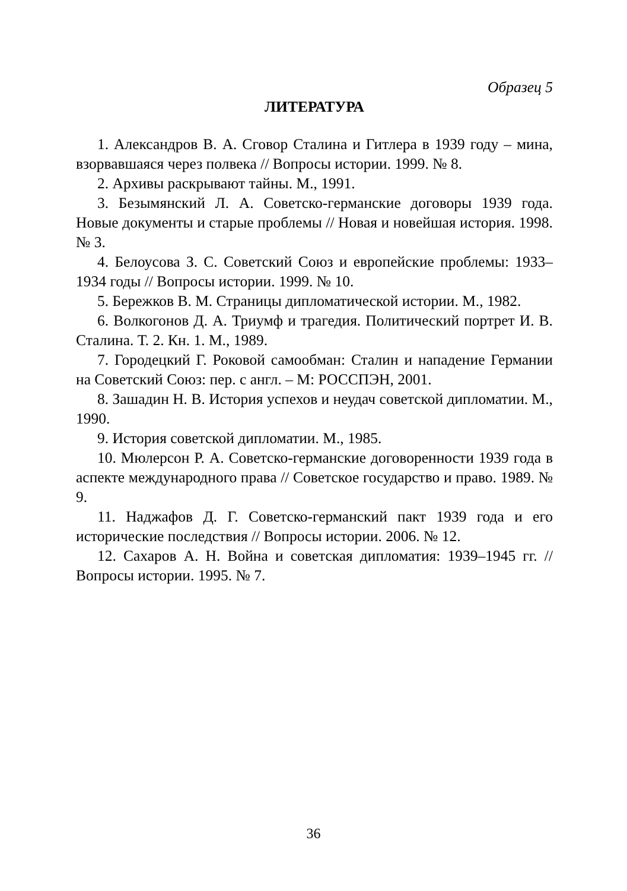Образец 5
ЛИТЕРАТУРА
1. Александров В. А. Сговор Сталина и Гитлера в 1939 году – мина, взорвавшаяся через полвека // Вопросы истории. 1999. № 8.
2. Архивы раскрывают тайны. М., 1991.
3. Безымянский Л. А. Советско-германские договоры 1939 года. Новые документы и старые проблемы // Новая и новейшая история. 1998. № 3.
4. Белоусова З. С. Советский Союз и европейские проблемы: 1933–1934 годы // Вопросы истории. 1999. № 10.
5. Бережков В. М. Страницы дипломатической истории. М., 1982.
6. Волкогонов Д. А. Триумф и трагедия. Политический портрет И. В. Сталина. Т. 2. Кн. 1. М., 1989.
7. Городецкий Г. Роковой самообман: Сталин и нападение Германии на Советский Союз: пер. с англ. – М: РОССПЭН, 2001.
8. Зашадин Н. В. История успехов и неудач советской дипломатии. М., 1990.
9. История советской дипломатии. М., 1985.
10. Мюлерсон Р. А. Советско-германские договоренности 1939 года в аспекте международного права // Советское государство и право. 1989. № 9.
11. Наджафов Д. Г. Советско-германский пакт 1939 года и его исторические последствия // Вопросы истории. 2006. № 12.
12. Сахаров А. Н. Война и советская дипломатия: 1939–1945 гг. // Вопросы истории. 1995. № 7.
36